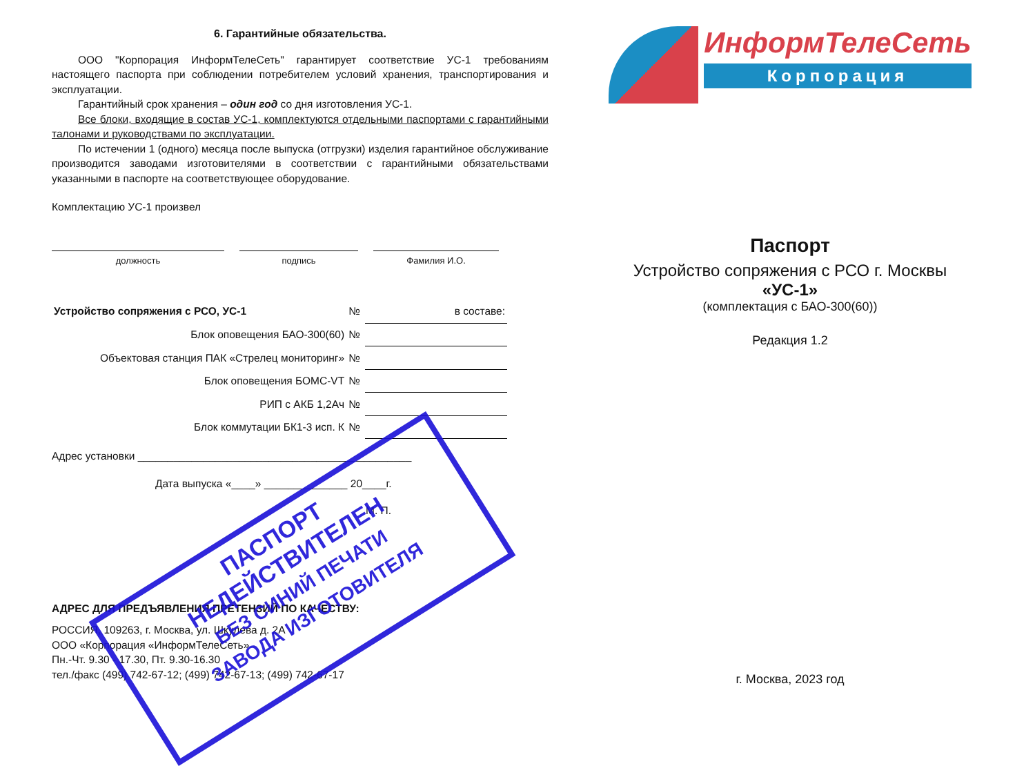6. Гарантийные обязательства.
ООО "Корпорация ИнформТелеСеть" гарантирует соответствие УС-1 требованиям настоящего паспорта при соблюдении потребителем условий хранения, транспортирования и эксплуатации.
Гарантийный срок хранения – один год со дня изготовления УС-1.
Все блоки, входящие в состав УС-1, комплектуются отдельными паспортами с гарантийными талонами и руководствами по эксплуатации.
По истечении 1 (одного) месяца после выпуска (отгрузки) изделия гарантийное обслуживание производится заводами изготовителями в соответствии с гарантийными обязательствами указанными в паспорте на соответствующее оборудование.
Комплектацию УС-1 произвел
должность подпись Фамилия И.О.
| Устройство сопряжения с РСО, УС-1 | № | в составе: |
| Блок оповещения БАО-300(60) | № | |
| Объектовая станция ПАК «Стрелец мониторинг» | № | |
| Блок оповещения БОМС-VT | № | |
| РИП с АКБ 1,2Ач | № | |
| Блок коммутации БК1-3 исп. К | № | |
Адрес установки ______________________________________________
Дата выпуска «____» ______________ 20____г.
М. П.
АДРЕС ДЛЯ ПРЕДЪЯВЛЕНИЯ ПРЕТЕНЗИЙ ПО КАЧЕСТВУ:
РОССИЯ, 109263, г. Москва, ул. Шкулева д. 2А
ООО «Корпорация «ИнформТелеСеть»
Пн.-Чт. 9.30 - 17.30, Пт. 9.30-16.30
тел./факс (499) 742-67-12; (499) 742-67-13; (499) 742-67-17
ИнформТелеСеть
Корпорация
Паспорт
Устройство сопряжения с РСО г. Москвы
«УС-1»
(комплектация с БАО-300(60))
Редакция 1.2
г. Москва, 2023 год
ПАСПОРТ
НЕДЕЙСТВИТЕЛЕН
БЕЗ СИНИЙ ПЕЧАТИ
ЗАВОДА ИЗГОТОВИТЕЛЯ